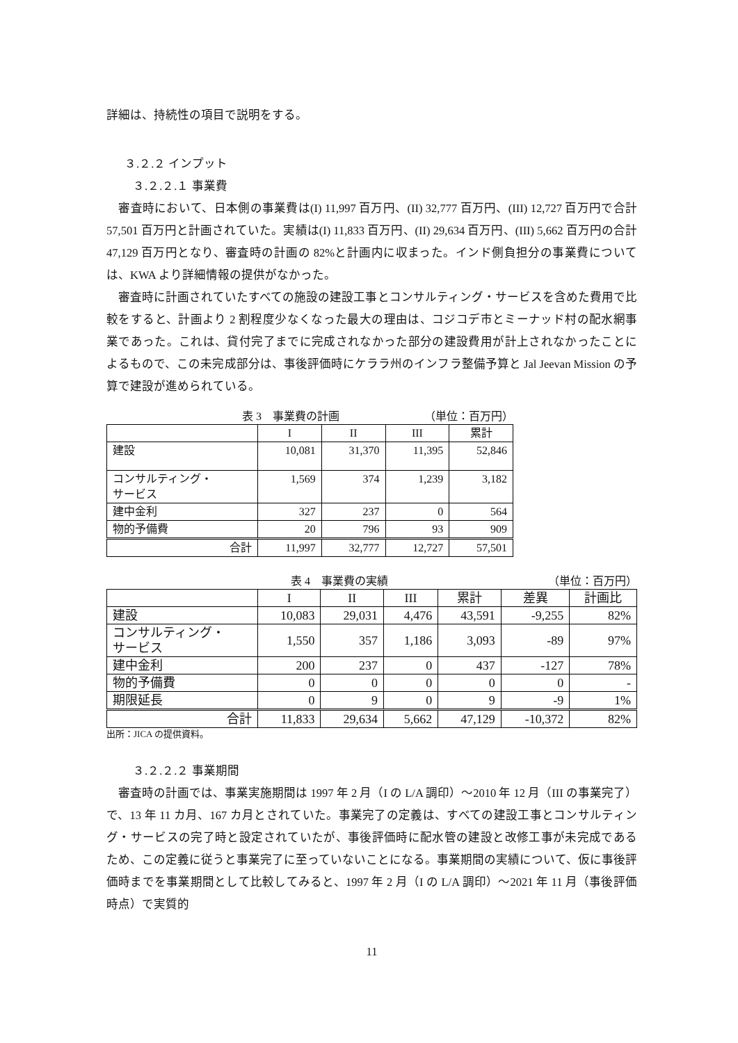詳細は、持続性の項目で説明をする。
３.２.２ インプット
３.２.２.１ 事業費
　審査時において、日本側の事業費は(I) 11,997 百万円、(II) 32,777 百万円、(III) 12,727 百万円で合計 57,501 百万円と計画されていた。実績は(I) 11,833 百万円、(II) 29,634 百万円、(III) 5,662 百万円の合計 47,129 百万円となり、審査時の計画の 82%と計画内に収まった。インド側負担分の事業費については、KWA より詳細情報の提供がなかった。
　審査時に計画されていたすべての施設の建設工事とコンサルティング・サービスを含めた費用で比較をすると、計画より 2 割程度少なくなった最大の理由は、コジコデ市とミーナッド村の配水網事業であった。これは、貸付完了までに完成されなかった部分の建設費用が計上されなかったことによるもので、この未完成部分は、事後評価時にケララ州のインフラ整備予算と Jal Jeevan Mission の予算で建設が進められている。
表 3　事業費の計画 （単位：百万円）
| | I | II | III | 累計 |
| --- | --- | --- | --- | --- |
| 建設 | 10,081 | 31,370 | 11,395 | 52,846 |
| コンサルティング・ サービス | 1,569 | 374 | 1,239 | 3,182 |
| 建中金利 | 327 | 237 | 0 | 564 |
| 物的予備費 | 20 | 796 | 93 | 909 |
| 合計 | 11,997 | 32,777 | 12,727 | 57,501 |
表 4　事業費の実績 （単位：百万円）
| | I | II | III | 累計 | 差異 | 計画比 |
| --- | --- | --- | --- | --- | --- | --- |
| 建設 | 10,083 | 29,031 | 4,476 | 43,591 | -9,255 | 82% |
| コンサルティング・ サービス | 1,550 | 357 | 1,186 | 3,093 | -89 | 97% |
| 建中金利 | 200 | 237 | 0 | 437 | -127 | 78% |
| 物的予備費 | 0 | 0 | 0 | 0 | 0 | - |
| 期限延長 | 0 | 9 | 0 | 9 | -9 | 1% |
| 合計 | 11,833 | 29,634 | 5,662 | 47,129 | -10,372 | 82% |
出所：JICA の提供資料。
３.２.２.２ 事業期間
　審査時の計画では、事業実施期間は 1997 年 2 月（I の L/A 調印）～2010 年 12 月（III の事業完了）で、13 年 11 カ月、167 カ月とされていた。事業完了の定義は、すべての建設工事とコンサルティング・サービスの完了時と設定されていたが、事後評価時に配水管の建設と改修工事が未完成であるため、この定義に従うと事業完了に至っていないことになる。事業期間の実績について、仮に事後評価時までを事業期間として比較してみると、1997 年 2 月（I の L/A 調印）～2021 年 11 月（事後評価時点）で実質的
11